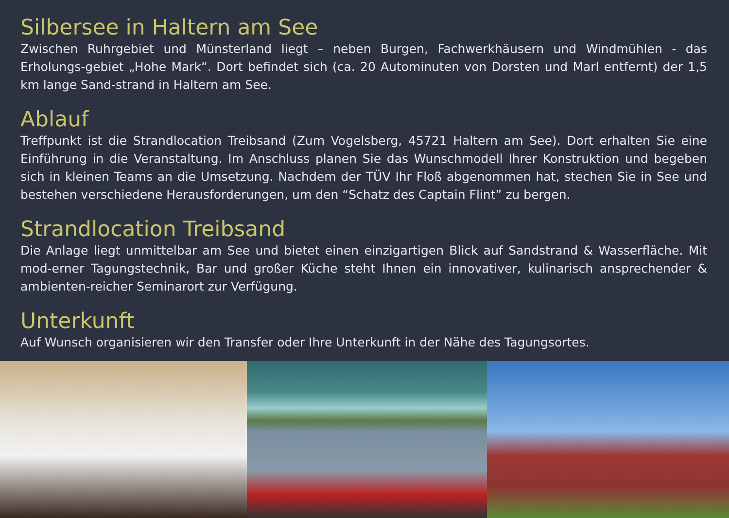Silbersee in Haltern am See
Zwischen Ruhrgebiet und Münsterland liegt – neben Burgen, Fachwerkhäusern und Windmühlen - das Erholungs-gebiet „Hohe Mark“. Dort befindet sich (ca. 20 Autominuten von Dorsten und Marl entfernt) der 1,5 km lange Sand-strand in Haltern am See.
Ablauf
Treffpunkt ist die Strandlocation Treibsand (Zum Vogelsberg, 45721 Haltern am See). Dort erhalten Sie eine Einführung in die Veranstaltung. Im Anschluss planen Sie das Wunschmodell Ihrer Konstruktion und begeben sich in kleinen Teams an die Umsetzung. Nachdem der TÜV Ihr Floß abgenommen hat, stechen Sie in See und bestehen verschiedene Herausforderungen, um den “Schatz des Captain Flint” zu bergen.
Strandlocation Treibsand
Die Anlage liegt unmittelbar am See und bietet einen einzigartigen Blick auf Sandstrand & Wasserfläche. Mit mod-erner Tagungstechnik, Bar und großer Küche steht Ihnen ein innovativer, kulinarisch ansprechender & ambienten-reicher Seminarort zur Verfügung.
Unterkunft
Auf Wunsch organisieren wir den Transfer oder Ihre Unterkunft in der Nähe des Tagungsortes.